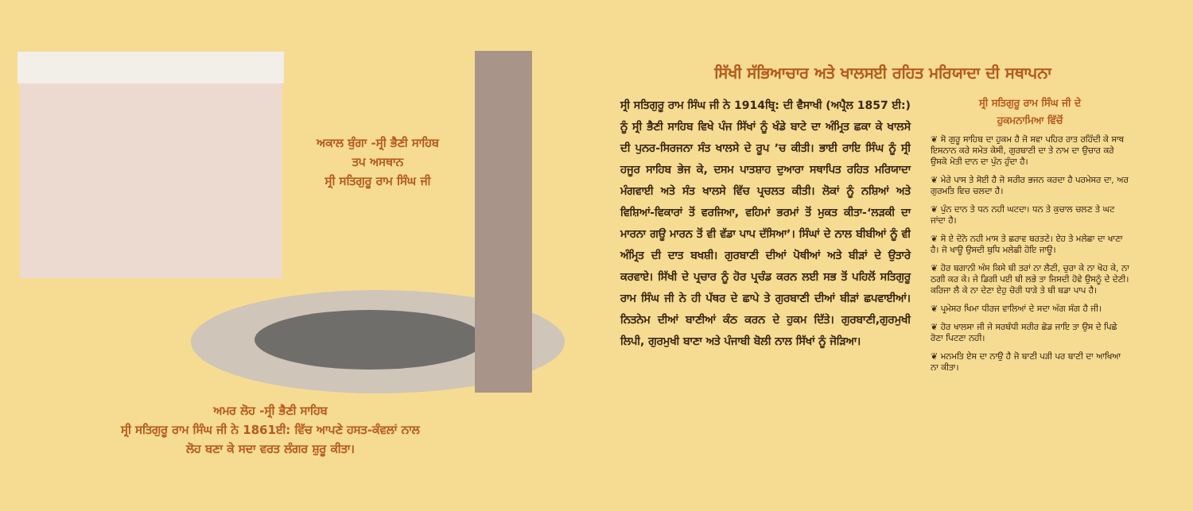ਅਕਾਲ ਬੁੰਗਾ -ਸ੍ਰੀ ਭੈਣੀ ਸਾਹਿਬ
ਤਪ ਅਸਥਾਨ
ਸ੍ਰੀ ਸਤਿਗੁਰੂ ਰਾਮ ਸਿੰਘ ਜੀ
ਅਮਰ ਲੋਹ -ਸ੍ਰੀ ਭੈਣੀ ਸਾਹਿਬ
ਸ੍ਰੀ ਸਤਿਗੁਰੂ ਰਾਮ ਸਿੰਘ ਜੀ ਨੇ 1861ਈ: ਵਿੱਚ ਆਪਣੇ ਹਸਤ-ਕੰਵਲਾਂ ਨਾਲ
ਲੋਹ ਬਣਾ ਕੇ ਸਦਾ ਵਰਤ ਲੰਗਰ ਸ਼ੁਰੂ ਕੀਤਾ।
ਸਿੱਖੀ ਸੱਭਿਆਚਾਰ ਅਤੇ ਖਾਲਸਈ ਰਹਿਤ ਮਰਿਯਾਦਾ ਦੀ ਸਥਾਪਨਾ
ਸ੍ਰੀ ਸਤਿਗੁਰੂ ਰਾਮ ਸਿੰਘ ਜੀ ਨੇ 1914ਬ੍ਰਿ: ਦੀ ਵੈਸਾਖੀ (ਅਪ੍ਰੈਲ 1857 ਈ:) ਨੂੰ ਸ੍ਰੀ ਭੈਣੀ ਸਾਹਿਬ ਵਿਖੇ ਪੰਜ ਸਿੱਖਾਂ ਨੂੰ ਖੰਡੇ ਬਾਟੇ ਦਾ ਅੰਮ੍ਰਿਤ ਛਕਾ ਕੇ ਖਾਲਸੇ ਦੀ ਪੁਨਰ-ਸਿਰਜਨਾ ਸੰਤ ਖਾਲਸੇ ਦੇ ਰੂਪ ’ਚ ਕੀਤੀ। ਭਾਈ ਰਾਇ ਸਿੰਘ ਨੂੰ ਸ੍ਰੀ ਹਜੂਰ ਸਾਹਿਬ ਭੇਜ ਕੇ, ਦਸਮ ਪਾਤਸ਼ਾਹ ਦੁਆਰਾ ਸਥਾਪਿਤ ਰਹਿਤ ਮਰਿਯਾਦਾ ਮੰਗਵਾਈ ਅਤੇ ਸੰਤ ਖਾਲਸੇ ਵਿੱਚ ਪ੍ਰਚਲਤ ਕੀਤੀ। ਲੋਕਾਂ ਨੂੰ ਨਸ਼ਿਆਂ ਅਤੇ ਵਿਸ਼ਿਆਂ-ਵਿਕਾਰਾਂ ਤੋਂ ਵਰਜਿਆ, ਵਹਿਮਾਂ ਭਰਮਾਂ ਤੋਂ ਮੁਕਤ ਕੀਤਾ-‘ਲੜਕੀ ਦਾ ਮਾਰਨਾ ਗਊ ਮਾਰਨ ਤੋਂ ਵੀ ਵੱਡਾ ਪਾਪ ਦੱਸਿਆ’। ਸਿੰਘਾਂ ਦੇ ਨਾਲ ਬੀਬੀਆਂ ਨੂੰ ਵੀ ਅੰਮ੍ਰਿਤ ਦੀ ਦਾਤ ਬਖਸ਼ੀ। ਗੁਰਬਾਣੀ ਦੀਆਂ ਪੋਥੀਆਂ ਅਤੇ ਬੀੜਾਂ ਦੇ ਉਤਾਰੇ ਕਰਵਾਏ। ਸਿੱਖੀ ਦੇ ਪ੍ਰਚਾਰ ਨੂੰ ਹੋਰ ਪ੍ਰਚੰਡ ਕਰਨ ਲਈ ਸਭ ਤੋਂ ਪਹਿਲੋਂ ਸਤਿਗੁਰੂ ਰਾਮ ਸਿੰਘ ਜੀ ਨੇ ਹੀ ਪੱਥਰ ਦੇ ਛਾਪੇ ਤੇ ਗੁਰਬਾਣੀ ਦੀਆਂ ਬੀੜਾਂ ਛਪਵਾਈਆਂ। ਨਿਤਨੇਮ ਦੀਆਂ ਬਾਣੀਆਂ ਕੰਠ ਕਰਨ ਦੇ ਹੁਕਮ ਦਿੱਤੇ। ਗੁਰਬਾਣੀ,ਗੁਰਮੁਖੀ ਲਿਪੀ, ਗੁਰਮੁਖੀ ਬਾਣਾ ਅਤੇ ਪੰਜਾਬੀ ਬੋਲੀ ਨਾਲ ਸਿੱਖਾਂ ਨੂੰ ਜੋੜਿਆ।
ਸ੍ਰੀ ਸਤਿਗੁਰੂ ਰਾਮ ਸਿੰਘ ਜੀ ਦੇ
ਹੁਕਮਨਾਮਿਆ ਵਿੱਚੋਂ
❦ ਸੋ ਗੁਰੂ ਸਾਹਿਬ ਦਾ ਹੁਕਮ ਹੈ ਜੋ ਸਵਾ ਪਹਿਰ ਰਾਤ ਰਹਿੰਦੀ ਕੇ ਸਾਥ ਇਸਨਾਨ ਕਰੇ ਸਮੇਤ ਕੇਸੀ, ਗੁਰਬਾਣੀ ਦਾ ਤੇ ਨਾਮ ਦਾ ਉਚਾਰ ਕਰੇ ਉਸਕੋ ਮੋਤੀ ਦਾਨ ਦਾ ਪੁੰਨ ਹੁੰਦਾ ਹੈ।
❦ ਮੇਰੇ ਪਾਸ ਤੇ ਸੋਈ ਹੈ ਜੋ ਸਰੀਰ ਭਜਨ ਕਰਦਾ ਹੈ ਪਰਮੇਸਰ ਦਾ, ਅਰ ਗੁਰਮਤਿ ਵਿਚ ਚਲਦਾ ਹੈ।
❦ ਪੁੰਨ ਦਾਨ ਤੇ ਧਨ ਨਹੀ ਘਟਦਾ। ਧਨ ਤੇ ਕੁਚਾਲ ਚਲਣ ਤੇ ਘਟ ਜਾਂਦਾ ਹੈ।
❦ ਸੋ ਏ ਦੋਨੋ ਨਹੀ ਮਾਸ ਤੇ ਛਰਾਵ ਬਰਤਣੇ। ਏਹ ਤੇ ਮਲੇਛਾ ਦਾ ਖਾਣਾ ਹੈ। ਜੋ ਖਾਊ ਉਸਦੀ ਬੁਧਿ ਮਲੇਛੀ ਹੋਇ ਜਾਊ।
❦ ਹੋਰ ਬਗਾਨੀ ਅੰਸ ਕਿਸੇ ਬੀ ਤਰਾਂ ਨਾ ਲੈਣੀ, ਚੁਰਾ ਕੇ ਨਾ ਖੋਹ ਕੇ, ਨਾ ਠਗੀ ਕਰ ਕੇ। ਜੇ ਡਿਗੀ ਪਈ ਬੀ ਲਭੇ ਤਾ ਜਿਸਦੀ ਹੋਵੇ ਉਸਨੂੰ ਦੇ ਦੇਣੀ। ਕਰਿਜਾ ਲੈ ਕੇ ਨਾ ਦੇਣਾ ਏਹੁ ਚੋਰੀ ਧਾੜੇ ਤੇ ਬੀ ਬਡਾ ਪਾਪ ਹੈ।
❦ ਪ੍ਰਮੇਸਰ ਖਿਮਾ ਧੀਰਜ ਵਾਲਿਆਂ ਦੇ ਸਦਾ ਅੰਗ ਸੰਗ ਹੈ ਜੀ।
❦ ਹੋਰ ਖਾਲਸਾ ਜੀ ਜੇ ਸਰਬੰਧੀ ਸਰੀਰ ਛੋਡ ਜਾਇ ਤਾ ਉਸ ਦੇ ਪਿਛੇ ਰੋਣਾ ਪਿਟਣਾ ਨਹੀ।
❦ ਮਨਮਤਿ ਏਸ ਦਾ ਨਾਉ ਹੈ ਜੋ ਬਾਣੀ ਪੜੀ ਪਰ ਬਾਣੀ ਦਾ ਆਖਿਆ ਨਾ ਕੀਤਾ।